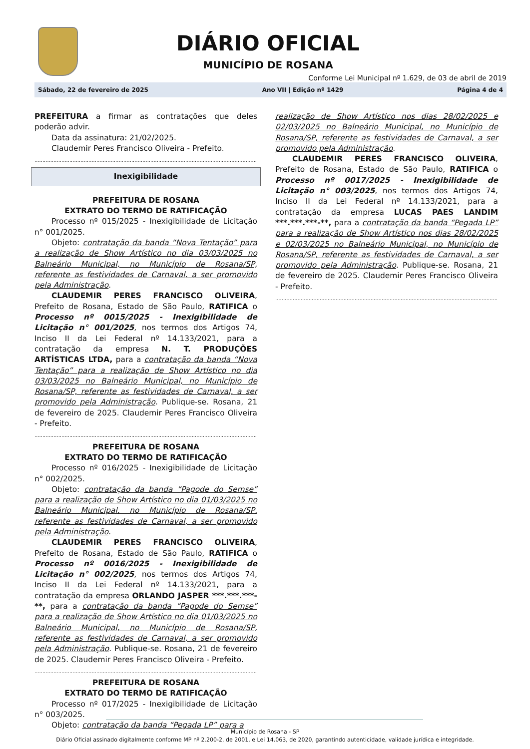DIÁRIO OFICIAL
MUNICÍPIO DE ROSANA
Conforme Lei Municipal nº 1.629, de 03 de abril de 2019
Sábado, 22 de fevereiro de 2025 Ano VII | Edição nº 1429 Página 4 de 4
PREFEITURA a firmar as contratações que deles poderão advir.
Data da assinatura: 21/02/2025.
Claudemir Peres Francisco Oliveira - Prefeito.
..................................................................................................................................................
Inexigibilidade
PREFEITURA DE ROSANA
EXTRATO DO TERMO DE RATIFICAÇÃO
Processo nº 015/2025 - Inexigibilidade de Licitação n° 001/2025.
Objeto: contratação da banda “Nova Tentação” para a realização de Show Artístico no dia 03/03/2025 no Balneário Municipal, no Município de Rosana/SP, referente as festividades de Carnaval, a ser promovido pela Administração.
CLAUDEMIR PERES FRANCISCO OLIVEIRA, Prefeito de Rosana, Estado de São Paulo, RATIFICA o Processo nº 0015/2025 - Inexigibilidade de Licitação n° 001/2025, nos termos dos Artigos 74, Inciso II da Lei Federal nº 14.133/2021, para a contratação da empresa N. T. PRODUÇÕES ARTÍSTICAS LTDA, para a contratação da banda “Nova Tentação” para a realização de Show Artístico no dia 03/03/2025 no Balneário Municipal, no Município de Rosana/SP, referente as festividades de Carnaval, a ser promovido pela Administração. Publique-se. Rosana, 21 de fevereiro de 2025. Claudemir Peres Francisco Oliveira - Prefeito.
..................................................................................................................................................
PREFEITURA DE ROSANA
EXTRATO DO TERMO DE RATIFICAÇÃO
Processo nº 016/2025 - Inexigibilidade de Licitação n° 002/2025.
Objeto: contratação da banda “Pagode do Semse” para a realização de Show Artístico no dia 01/03/2025 no Balneário Municipal, no Município de Rosana/SP, referente as festividades de Carnaval, a ser promovido pela Administração.
CLAUDEMIR PERES FRANCISCO OLIVEIRA, Prefeito de Rosana, Estado de São Paulo, RATIFICA o Processo nº 0016/2025 - Inexigibilidade de Licitação n° 002/2025, nos termos dos Artigos 74, Inciso II da Lei Federal nº 14.133/2021, para a contratação da empresa ORLANDO JASPER ***.***.***-**, para a contratação da banda “Pagode do Semse” para a realização de Show Artístico no dia 01/03/2025 no Balneário Municipal, no Município de Rosana/SP, referente as festividades de Carnaval, a ser promovido pela Administração. Publique-se. Rosana, 21 de fevereiro de 2025. Claudemir Peres Francisco Oliveira - Prefeito.
..................................................................................................................................................
PREFEITURA DE ROSANA
EXTRATO DO TERMO DE RATIFICAÇÃO
Processo nº 017/2025 - Inexigibilidade de Licitação n° 003/2025.
Objeto: contratação da banda “Pegada LP” para a
realização de Show Artístico nos dias 28/02/2025 e 02/03/2025 no Balneário Municipal, no Município de Rosana/SP, referente as festividades de Carnaval, a ser promovido pela Administração.
CLAUDEMIR PERES FRANCISCO OLIVEIRA, Prefeito de Rosana, Estado de São Paulo, RATIFICA o Processo nº 0017/2025 - Inexigibilidade de Licitação n° 003/2025, nos termos dos Artigos 74, Inciso II da Lei Federal nº 14.133/2021, para a contratação da empresa LUCAS PAES LANDIM ***.***.***-**, para a contratação da banda “Pegada LP” para a realização de Show Artístico nos dias 28/02/2025 e 02/03/2025 no Balneário Municipal, no Município de Rosana/SP, referente as festividades de Carnaval, a ser promovido pela Administração. Publique-se. Rosana, 21 de fevereiro de 2025. Claudemir Peres Francisco Oliveira - Prefeito.
..................................................................................................................................................
Município de Rosana - SP
Diário Oficial assinado digitalmente conforme MP nº 2.200-2, de 2001, e Lei 14.063, de 2020, garantindo autenticidade, validade jurídica e integridade.